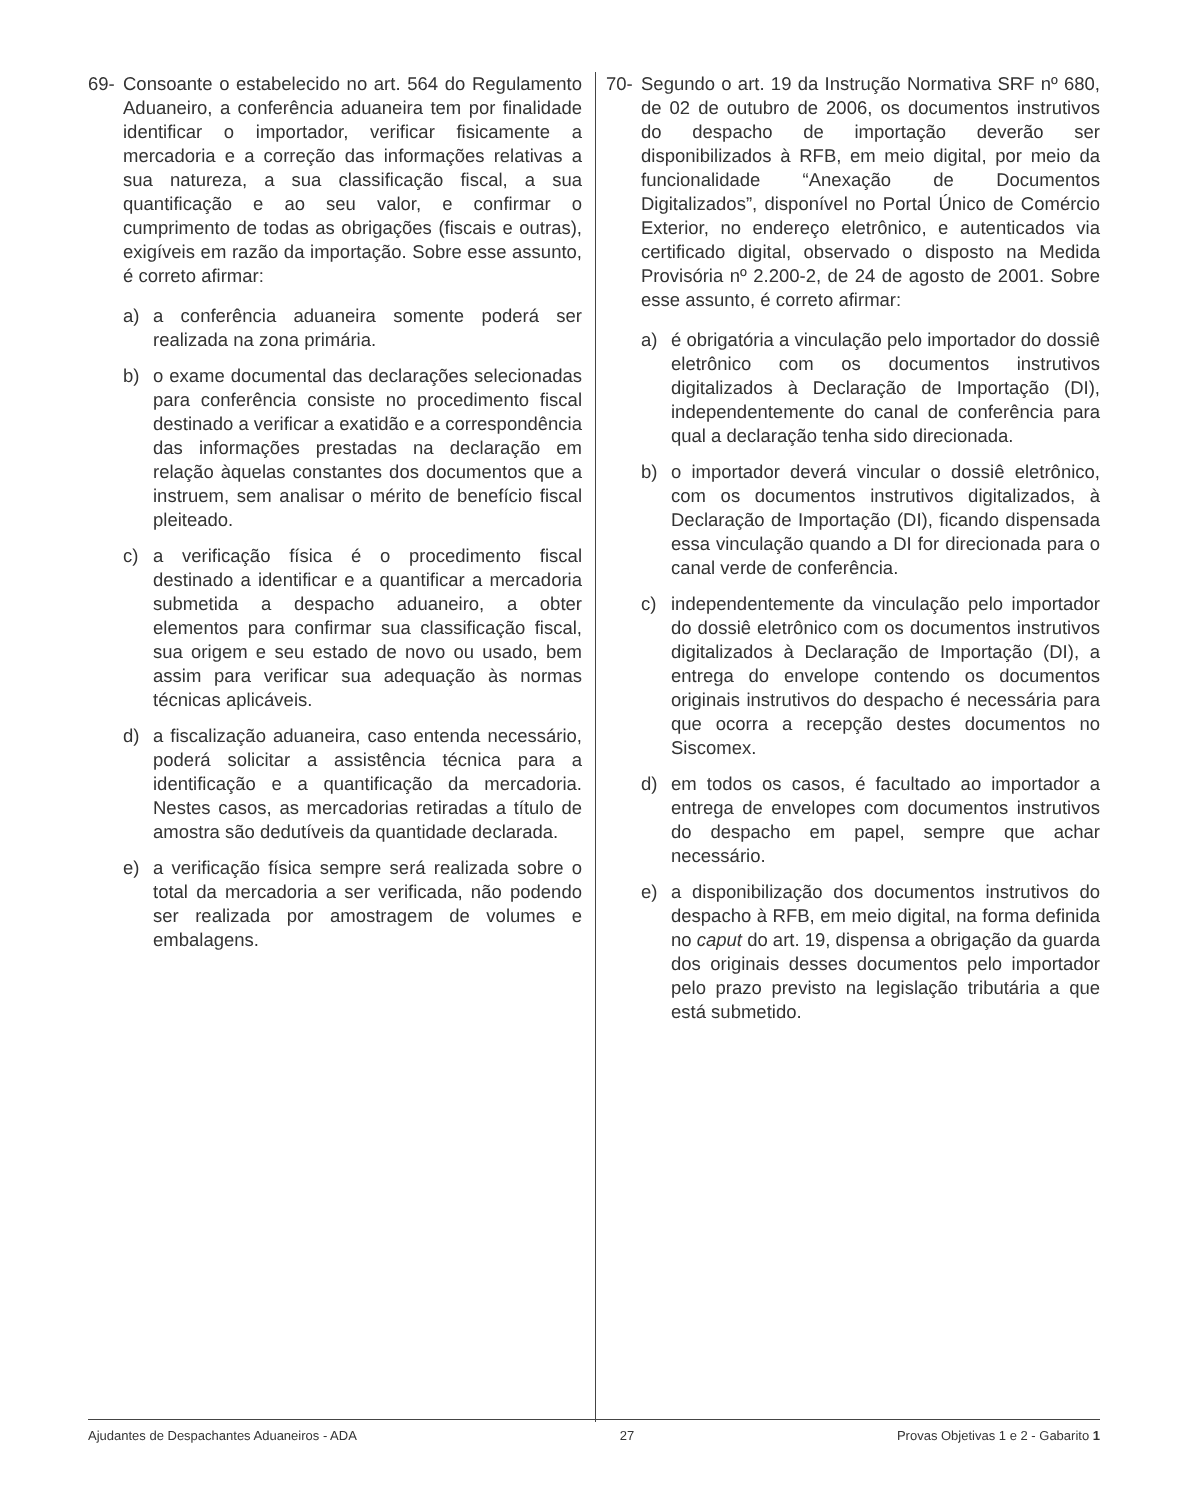69- Consoante o estabelecido no art. 564 do Regulamento Aduaneiro, a conferência aduaneira tem por finalidade identificar o importador, verificar fisicamente a mercadoria e a correção das informações relativas a sua natureza, a sua classificação fiscal, a sua quantificação e ao seu valor, e confirmar o cumprimento de todas as obrigações (fiscais e outras), exigíveis em razão da importação. Sobre esse assunto, é correto afirmar:
a) a conferência aduaneira somente poderá ser realizada na zona primária.
b) o exame documental das declarações selecionadas para conferência consiste no procedimento fiscal destinado a verificar a exatidão e a correspondência das informações prestadas na declaração em relação àquelas constantes dos documentos que a instruem, sem analisar o mérito de benefício fiscal pleiteado.
c) a verificação física é o procedimento fiscal destinado a identificar e a quantificar a mercadoria submetida a despacho aduaneiro, a obter elementos para confirmar sua classificação fiscal, sua origem e seu estado de novo ou usado, bem assim para verificar sua adequação às normas técnicas aplicáveis.
d) a fiscalização aduaneira, caso entenda necessário, poderá solicitar a assistência técnica para a identificação e a quantificação da mercadoria. Nestes casos, as mercadorias retiradas a título de amostra são dedutíveis da quantidade declarada.
e) a verificação física sempre será realizada sobre o total da mercadoria a ser verificada, não podendo ser realizada por amostragem de volumes e embalagens.
70- Segundo o art. 19 da Instrução Normativa SRF nº 680, de 02 de outubro de 2006, os documentos instrutivos do despacho de importação deverão ser disponibilizados à RFB, em meio digital, por meio da funcionalidade “Anexação de Documentos Digitalizados”, disponível no Portal Único de Comércio Exterior, no endereço eletrônico, e autenticados via certificado digital, observado o disposto na Medida Provisória nº 2.200-2, de 24 de agosto de 2001. Sobre esse assunto, é correto afirmar:
a) é obrigatória a vinculação pelo importador do dossiê eletrônico com os documentos instrutivos digitalizados à Declaração de Importação (DI), independentemente do canal de conferência para qual a declaração tenha sido direcionada.
b) o importador deverá vincular o dossiê eletrônico, com os documentos instrutivos digitalizados, à Declaração de Importação (DI), ficando dispensada essa vinculação quando a DI for direcionada para o canal verde de conferência.
c) independentemente da vinculação pelo importador do dossiê eletrônico com os documentos instrutivos digitalizados à Declaração de Importação (DI), a entrega do envelope contendo os documentos originais instrutivos do despacho é necessária para que ocorra a recepção destes documentos no Siscomex.
d) em todos os casos, é facultado ao importador a entrega de envelopes com documentos instrutivos do despacho em papel, sempre que achar necessário.
e) a disponibilização dos documentos instrutivos do despacho à RFB, em meio digital, na forma definida no caput do art. 19, dispensa a obrigação da guarda dos originais desses documentos pelo importador pelo prazo previsto na legislação tributária a que está submetido.
Ajudantes de Despachantes Aduaneiros - ADA 27 Provas Objetivas 1 e 2 - Gabarito 1